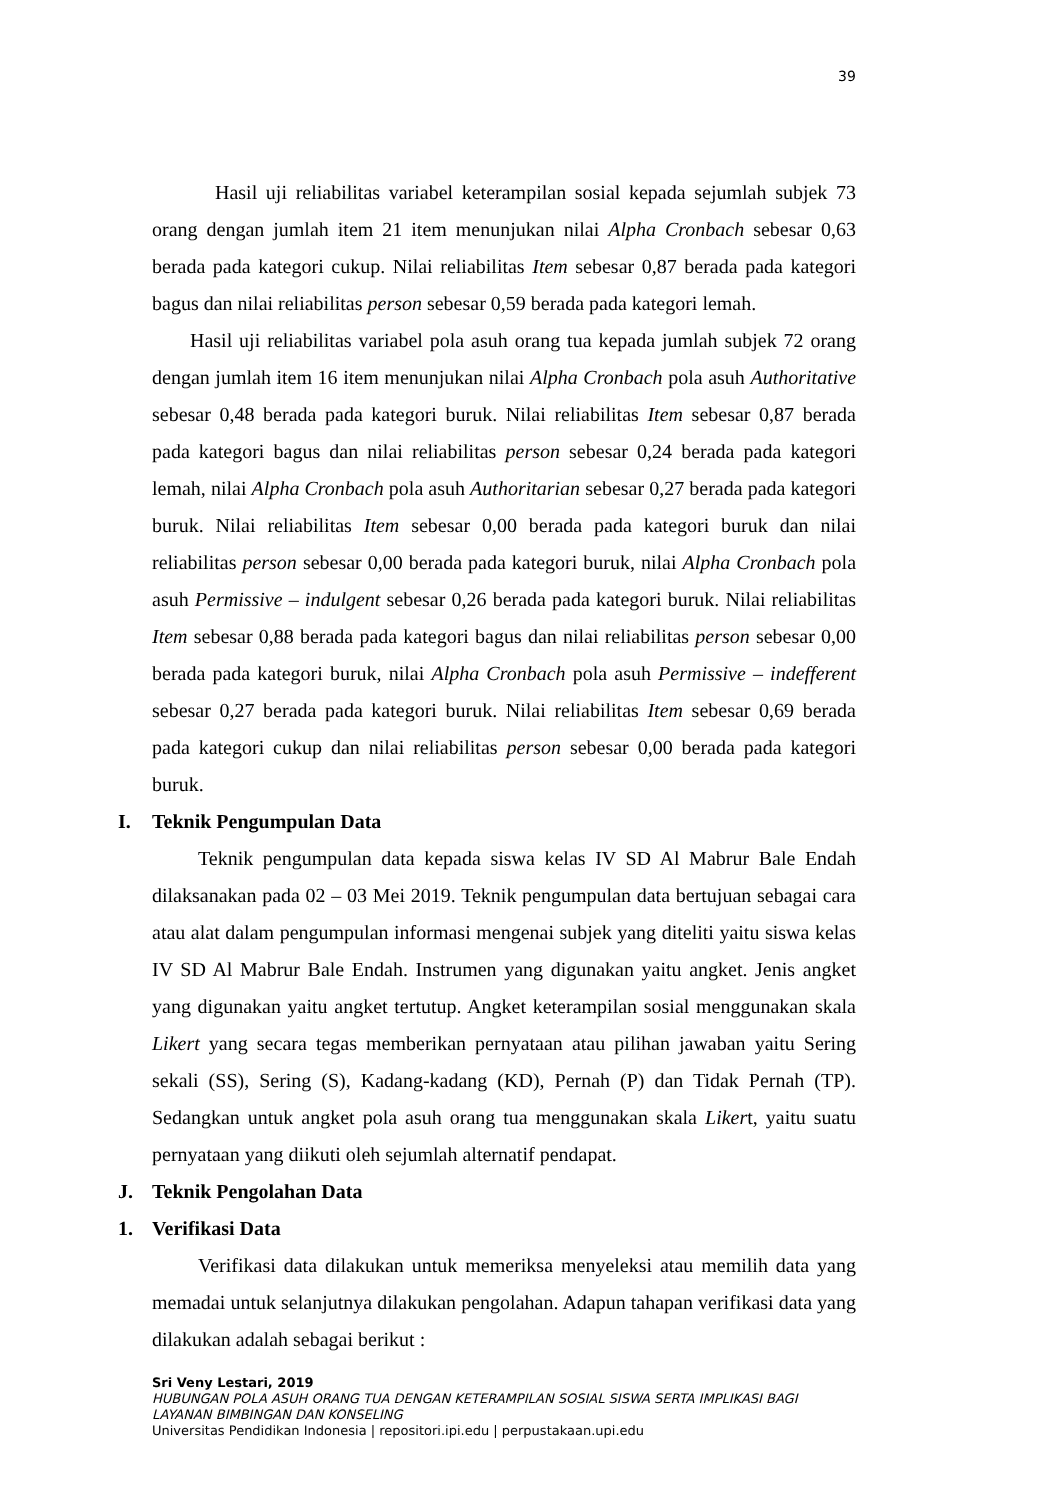39
Hasil uji reliabilitas variabel keterampilan sosial kepada sejumlah subjek 73 orang dengan jumlah item 21 item menunjukan nilai Alpha Cronbach sebesar 0,63 berada pada kategori cukup. Nilai reliabilitas Item sebesar 0,87 berada pada kategori bagus dan nilai reliabilitas person sebesar 0,59 berada pada kategori lemah.
Hasil uji reliabilitas variabel pola asuh orang tua kepada jumlah subjek 72 orang dengan jumlah item 16 item menunjukan nilai Alpha Cronbach pola asuh Authoritative sebesar 0,48 berada pada kategori buruk. Nilai reliabilitas Item sebesar 0,87 berada pada kategori bagus dan nilai reliabilitas person sebesar 0,24 berada pada kategori lemah, nilai Alpha Cronbach pola asuh Authoritarian sebesar 0,27 berada pada kategori buruk. Nilai reliabilitas Item sebesar 0,00 berada pada kategori buruk dan nilai reliabilitas person sebesar 0,00 berada pada kategori buruk, nilai Alpha Cronbach pola asuh Permissive – indulgent sebesar 0,26 berada pada kategori buruk. Nilai reliabilitas Item sebesar 0,88 berada pada kategori bagus dan nilai reliabilitas person sebesar 0,00 berada pada kategori buruk, nilai Alpha Cronbach pola asuh Permissive – indefferent sebesar 0,27 berada pada kategori buruk. Nilai reliabilitas Item sebesar 0,69 berada pada kategori cukup dan nilai reliabilitas person sebesar 0,00 berada pada kategori buruk.
I. Teknik Pengumpulan Data
Teknik pengumpulan data kepada siswa kelas IV SD Al Mabrur Bale Endah dilaksanakan pada 02 – 03 Mei 2019. Teknik pengumpulan data bertujuan sebagai cara atau alat dalam pengumpulan informasi mengenai subjek yang diteliti yaitu siswa kelas IV SD Al Mabrur Bale Endah. Instrumen yang digunakan yaitu angket. Jenis angket yang digunakan yaitu angket tertutup. Angket keterampilan sosial menggunakan skala Likert yang secara tegas memberikan pernyataan atau pilihan jawaban yaitu Sering sekali (SS), Sering (S), Kadang-kadang (KD), Pernah (P) dan Tidak Pernah (TP). Sedangkan untuk angket pola asuh orang tua menggunakan skala Likert, yaitu suatu pernyataan yang diikuti oleh sejumlah alternatif pendapat.
J. Teknik Pengolahan Data
1. Verifikasi Data
Verifikasi data dilakukan untuk memeriksa menyeleksi atau memilih data yang memadai untuk selanjutnya dilakukan pengolahan. Adapun tahapan verifikasi data yang dilakukan adalah sebagai berikut :
Sri Veny Lestari, 2019
HUBUNGAN POLA ASUH ORANG TUA DENGAN KETERAMPILAN SOSIAL SISWA SERTA IMPLIKASI BAGI
LAYANAN BIMBINGAN DAN KONSELING
Universitas Pendidikan Indonesia | repositori.ipi.edu | perpustakaan.upi.edu